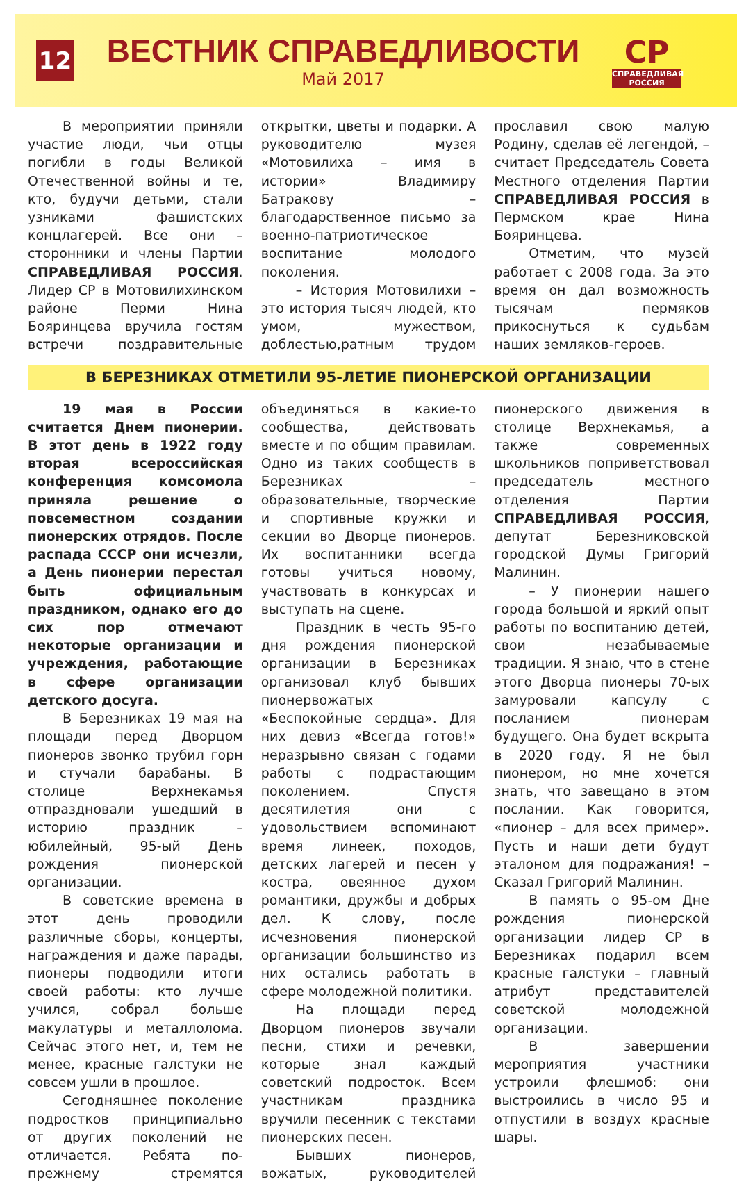12
ВЕСТНИК СПРАВЕДЛИВОСТИ
Май 2017
СР
СПРАВЕДЛИВАЯ РОССИЯ
В мероприятии приняли участие люди, чьи отцы погибли в годы Великой Отечественной войны и те, кто, будучи детьми, стали узниками фашистских концлагерей. Все они – сторонники и члены Партии СПРАВЕДЛИВАЯ РОССИЯ. Лидер СР в Мотовилихинском районе Перми Нина Бояринцева вручила гостям встречи поздравительные открытки, цветы и подарки. А руководителю музея «Мотовилиха – имя в истории» Владимиру Батракову – благодарственное письмо за военно-патриотическое воспитание молодого поколения.
– История Мотовилихи – это история тысяч людей, кто умом, мужеством, доблестью,ратным трудом прославил свою малую Родину, сделав её легендой, – считает Председатель Совета Местного отделения Партии СПРАВЕДЛИВАЯ РОССИЯ в Пермском крае Нина Бояринцева.
Отметим, что музей работает с 2008 года. За это время он дал возможность тысячам пермяков прикоснуться к судьбам наших земляков-героев.
В БЕРЕЗНИКАХ ОТМЕТИЛИ 95-ЛЕТИЕ ПИОНЕРСКОЙ ОРГАНИЗАЦИИ
19 мая в России считается Днем пионерии. В этот день в 1922 году вторая всероссийская конференция комсомола приняла решение о повсеместном создании пионерских отрядов. После распада СССР они исчезли, а День пионерии перестал быть официальным праздником, однако его до сих пор отмечают некоторые организации и учреждения, работающие в сфере организации детского досуга.
В Березниках 19 мая на площади перед Дворцом пионеров звонко трубил горн и стучали барабаны. В столице Верхнекамья отпраздновали ушедший в историю праздник – юбилейный, 95-ый День рождения пионерской организации.
В советские времена в этот день проводили различные сборы, концерты, награждения и даже парады, пионеры подводили итоги своей работы: кто лучше учился, собрал больше макулатуры и металлолома. Сейчас этого нет, и, тем не менее, красные галстуки не совсем ушли в прошлое.
Сегодняшнее поколение подростков принципиально от других поколений не отличается. Ребята по-прежнему стремятся объединяться в какие-то сообщества, действовать вместе и по общим правилам. Одно из таких сообществ в Березниках – образовательные, творческие и спортивные кружки и секции во Дворце пионеров. Их воспитанники всегда готовы учиться новому, участвовать в конкурсах и выступать на сцене.
Праздник в честь 95-го дня рождения пионерской организации в Березниках организовал клуб бывших пионервожатых «Беспокойные сердца». Для них девиз «Всегда готов!» неразрывно связан с годами работы с подрастающим поколением. Спустя десятилетия они с удовольствием вспоминают время линеек, походов, детских лагерей и песен у костра, овеянное духом романтики, дружбы и добрых дел. К слову, после исчезновения пионерской организации большинство из них остались работать в сфере молодежной политики.
На площади перед Дворцом пионеров звучали песни, стихи и речевки, которые знал каждый советский подросток. Всем участникам праздника вручили песенник с текстами пионерских песен.
Бывших пионеров, вожатых, руководителей пионерского движения в столице Верхнекамья, а также современных школьников поприветствовал председатель местного отделения Партии СПРАВЕДЛИВАЯ РОССИЯ, депутат Березниковской городской Думы Григорий Малинин.
– У пионерии нашего города большой и яркий опыт работы по воспитанию детей, свои незабываемые традиции. Я знаю, что в стене этого Дворца пионеры 70-ых замуровали капсулу с посланием пионерам будущего. Она будет вскрыта в 2020 году. Я не был пионером, но мне хочется знать, что завещано в этом послании. Как говорится, «пионер – для всех пример». Пусть и наши дети будут эталоном для подражания! – Сказал Григорий Малинин.
В память о 95-ом Дне рождения пионерской организации лидер СР в Березниках подарил всем красные галстуки – главный атрибут представителей советской молодежной организации.
В завершении мероприятия участники устроили флешмоб: они выстроились в число 95 и отпустили в воздух красные шары.